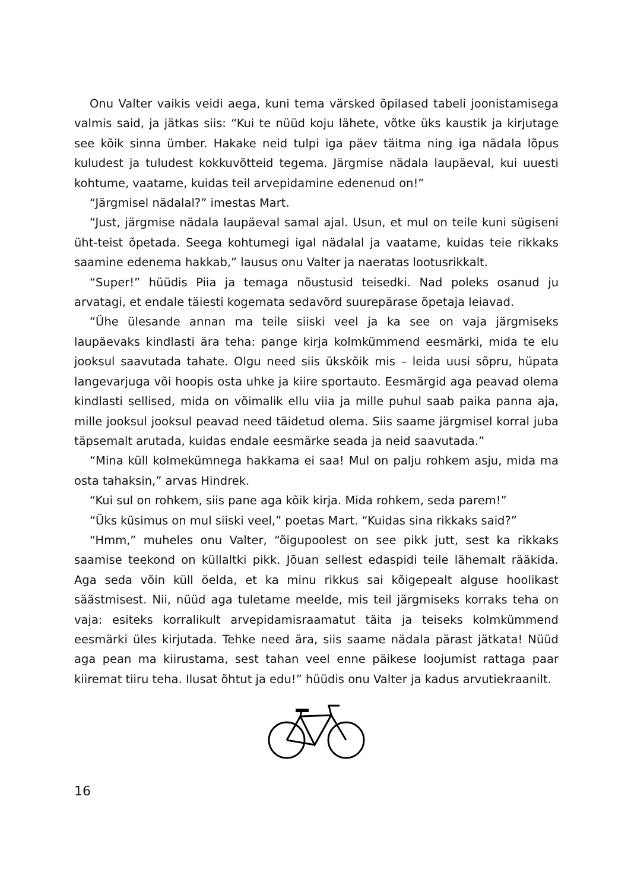Onu Valter vaikis veidi aega, kuni tema värsked õpilased tabeli joonistamisega valmis said, ja jätkas siis: “Kui te nüüd koju lähete, võtke üks kaustik ja kirjutage see kõik sinna ümber. Hakake neid tulpi iga päev täitma ning iga nädala lõpus kuludest ja tuludest kokkuvõtteid tegema. Järgmise nädala laupäeval, kui uuesti kohtume, vaatame, kuidas teil arvepidamine edenenud on!”
“Järgmisel nädalal?” imestas Mart.
“Just, järgmise nädala laupäeval samal ajal. Usun, et mul on teile kuni sügiseni üht-teist õpetada. Seega kohtumegi igal nädalal ja vaatame, kuidas teie rikkaks saamine edenema hakkab,” lausus onu Valter ja naeratas lootusrikkalt.
“Super!” hüüdis Piia ja temaga nõustusid teisedki. Nad poleks osanud ju arvatagi, et endale täiesti kogemata sedavõrd suurepärase õpetaja leiavad.
“Ühe ülesande annan ma teile siiski veel ja ka see on vaja järgmiseks laupäevaks kindlasti ära teha: pange kirja kolmkümmend eesmärki, mida te elu jooksul saavutada tahate. Olgu need siis ükskõik mis – leida uusi sõpru, hüpata langevarjuga või hoopis osta uhke ja kiire sportauto. Eesmärgid aga peavad olema kindlasti sellised, mida on võimalik ellu viia ja mille puhul saab paika panna aja, mille jooksul jooksul peavad need täidetud olema. Siis saame järgmisel korral juba täpsemalt arutada, kuidas endale eesmärke seada ja neid saavutada.”
“Mina küll kolmekümnega hakkama ei saa! Mul on palju rohkem asju, mida ma osta tahaksin,” arvas Hindrek.
“Kui sul on rohkem, siis pane aga kõik kirja. Mida rohkem, seda parem!”
“Üks küsimus on mul siiski veel,” poetas Mart. “Kuidas sina rikkaks said?”
“Hmm,” muheles onu Valter, “õigupoolest on see pikk jutt, sest ka rikkaks saamise teekond on küllaltki pikk. Jõuan sellest edaspidi teile lähemalt rääkida. Aga seda võin küll öelda, et ka minu rikkus sai kõigepealt alguse hoolikast säästmisest. Nii, nüüd aga tuletame meelde, mis teil järgmiseks korraks teha on vaja: esiteks korralikult arvepidamisraamatut täita ja teiseks kolmkümmend eesmärki üles kirjutada. Tehke need ära, siis saame nädala pärast jätkata! Nüüd aga pean ma kiirustama, sest tahan veel enne päikese loojumist rattaga paar kiiremat tiiru teha. Ilusat õhtut ja edu!” hüüdis onu Valter ja kadus arvutiekraanilt.
16